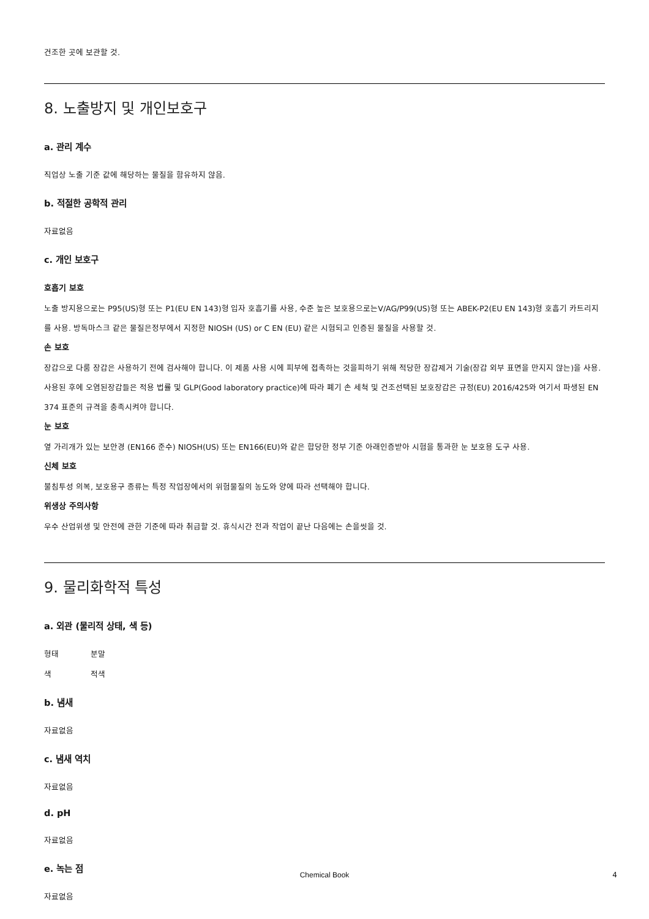건조한 곳에 보관할 것.
8. 노출방지 및 개인보호구
a. 관리 계수
직업상 노출 기준 값에 해당하는 물질을 함유하지 않음.
b. 적절한 공학적 관리
자료없음
c. 개인 보호구
호흡기 보호
노출 방지용으로는 P95(US)형 또는 P1(EU EN 143)형 입자 호흡기를 사용, 수준 높은 보호용으로는V/AG/P99(US)형 또는 ABEK-P2(EU EN 143)형 호흡기 카트리지를 사용. 방독마스크 같은 물질은정부에서 지정한 NIOSH (US) or C EN (EU) 같은 시험되고 인증된 물질을 사용할 것.
손 보호
장갑으로 다룸 장갑은 사용하기 전에 검사해야 합니다. 이 제품 사용 시에 피부에 접촉하는 것을피하기 위해 적당한 장갑제거 기술(장갑 외부 표면을 만지지 않는)을 사용. 사용된 후에 오염된장갑들은 적용 법률 및 GLP(Good laboratory practice)에 따라 폐기 손 세척 및 건조선택된 보호장갑은 규정(EU) 2016/425와 여기서 파생된 EN 374 표준의 규격을 충족시켜야 합니다.
눈 보호
옆 가리개가 있는 보안경 (EN166 준수) NIOSH(US) 또는 EN166(EU)와 같은 합당한 정부 기준 아래인증받아 시험을 통과한 눈 보호용 도구 사용.
신체 보호
불침투성 의복, 보호용구 종류는 특정 작업장에서의 위험물질의 농도와 양에 따라 선택해야 합니다.
위생상 주의사항
우수 산업위생 및 안전에 관한 기준에 따라 취급할 것. 휴식시간 전과 작업이 끝난 다음에는 손을씻을 것.
9. 물리화학적 특성
a. 외관 (물리적 상태, 색 등)
형태 분말
색 적색
b. 냄새
자료없음
c. 냄새 역치
자료없음
d. pH
자료없음
e. 녹는 점
자료없음
Chemical Book 4